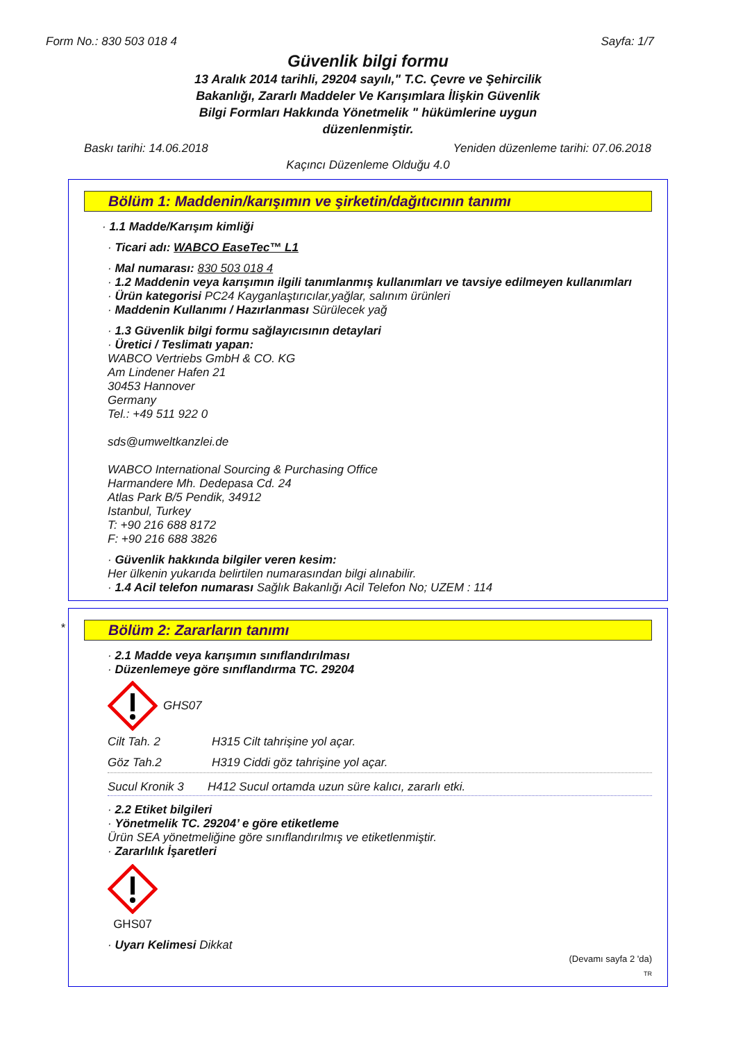Form No.: 830 503 018 4 Sayfa: 1/7
Güvenlik bilgi formu
13 Aralık 2014 tarihli, 29204 sayılı," T.C. Çevre ve Şehircilik Bakanlığı, Zararlı Maddeler Ve Karışımlara İlişkin Güvenlik Bilgi Formları Hakkında Yönetmelik " hükümlerine uygun düzenlenmiştir.
Baskı tarihi: 14.06.2018 Yeniden düzenleme tarihi: 07.06.2018
Kaçıncı Düzenleme Olduğu 4.0
Bölüm 1: Maddenin/karışımın ve şirketin/dağıtıcının tanımı
· 1.1 Madde/Karışım kimliği
· Ticari adı: WABCO EaseTec™ L1
· Mal numarası: 830 503 018 4
· 1.2 Maddenin veya karışımın ilgili tanımlanmış kullanımları ve tavsiye edilmeyen kullanımları
· Ürün kategorisi PC24 Kayganlaştırıcılar,yağlar, salınım ürünleri
· Maddenin Kullanımı / Hazırlanması Sürülecek yağ
· 1.3 Güvenlik bilgi formu sağlayıcısının detaylari
· Üretici / Teslimatı yapan:
WABCO Vertriebs GmbH & CO. KG
Am Lindener Hafen 21
30453 Hannover
Germany
Tel.: +49 511 922 0
sds@umweltkanzlei.de
WABCO International Sourcing & Purchasing Office
Harmandere Mh. Dedepasa Cd. 24
Atlas Park B/5 Pendik, 34912
Istanbul, Turkey
T: +90 216 688 8172
F: +90 216 688 3826
· Güvenlik hakkında bilgiler veren kesim:
Her ülkenin yukarıda belirtilen numarasından bilgi alınabilir.
· 1.4 Acil telefon numarası Sağlık Bakanlığı Acil Telefon No; UZEM : 114
*
Bölüm 2: Zararların tanımı
· 2.1 Madde veya karışımın sınıflandırılması
· Düzenlemeye göre sınıflandırma TC. 29204
GHS07
Cilt Tah. 2 H315 Cilt tahrişine yol açar.
Göz Tah.2 H319 Ciddi göz tahrişine yol açar.
Sucul Kronik 3 H412 Sucul ortamda uzun süre kalıcı, zararlı etki.
· 2.2 Etiket bilgileri
· Yönetmelik TC. 29204’ e göre etiketleme
Ürün SEA yönetmeliğine göre sınıflandırılmış ve etiketlenmiştir.
· Zararlılık İşaretleri
GHS07
· Uyarı Kelimesi Dikkat
(Devamı sayfa 2 'da)
TR